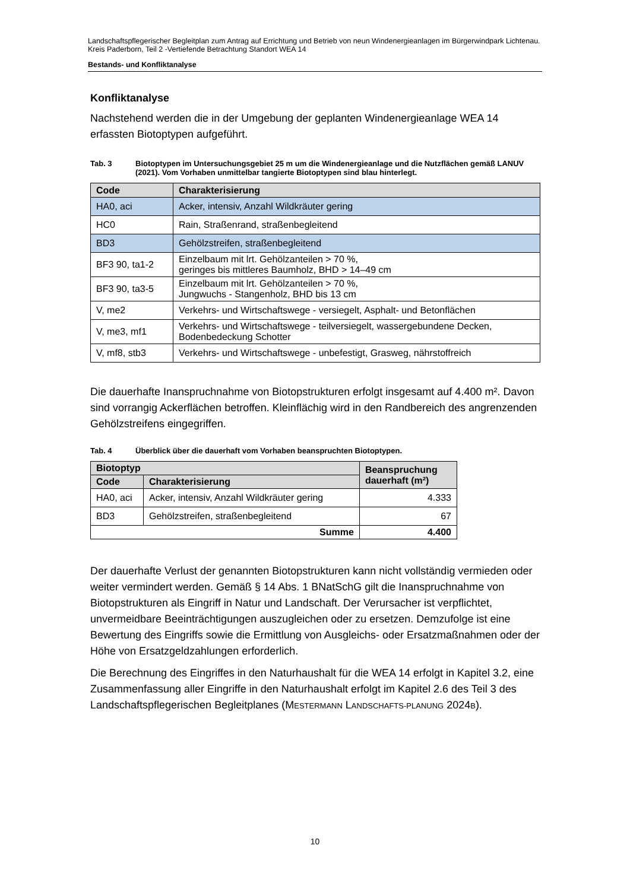Landschaftspflegerischer Begleitplan zum Antrag auf Errichtung und Betrieb von neun Windenergieanlagen im Bürgerwindpark Lichtenau. Kreis Paderborn, Teil 2 -Vertiefende Betrachtung Standort WEA 14
Bestands- und Konfliktanalyse
Konfliktanalyse
Nachstehend werden die in der Umgebung der geplanten Windenergieanlage WEA 14 erfassten Biotoptypen aufgeführt.
Tab. 3 Biotoptypen im Untersuchungsgebiet 25 m um die Windenergieanlage und die Nutzflächen gemäß LANUV (2021). Vom Vorhaben unmittelbar tangierte Biotoptypen sind blau hinterlegt.
| Code | Charakterisierung |
| --- | --- |
| HA0, aci | Acker, intensiv, Anzahl Wildkräuter gering |
| HC0 | Rain, Straßenrand, straßenbegleitend |
| BD3 | Gehölzstreifen, straßenbegleitend |
| BF3 90, ta1-2 | Einzelbaum mit lrt. Gehölzanteilen > 70 %, geringes bis mittleres Baumholz, BHD > 14–49 cm |
| BF3 90, ta3-5 | Einzelbaum mit lrt. Gehölzanteilen > 70 %, Jungwuchs - Stangenholz, BHD bis 13 cm |
| V, me2 | Verkehrs- und Wirtschaftswege - versiegelt, Asphalt- und Betonflächen |
| V, me3, mf1 | Verkehrs- und Wirtschaftswege - teilversiegelt, wassergebundene Decken, Bodenbedeckung Schotter |
| V, mf8, stb3 | Verkehrs- und Wirtschaftswege - unbefestigt, Grasweg, nährstoffreich |
Die dauerhafte Inanspruchnahme von Biotopstrukturen erfolgt insgesamt auf 4.400 m². Davon sind vorrangig Ackerflächen betroffen. Kleinflächig wird in den Randbereich des angrenzenden Gehölzstreifens eingegriffen.
Tab. 4 Überblick über die dauerhaft vom Vorhaben beanspruchten Biotoptypen.
| Biotoptyp | | Beanspruchung dauerhaft (m²) |
| --- | --- | --- |
| Code | Charakterisierung | |
| HA0, aci | Acker, intensiv, Anzahl Wildkräuter gering | 4.333 |
| BD3 | Gehölzstreifen, straßenbegleitend | 67 |
| Summe | | 4.400 |
Der dauerhafte Verlust der genannten Biotopstrukturen kann nicht vollständig vermieden oder weiter vermindert werden. Gemäß § 14 Abs. 1 BNatSchG gilt die Inanspruchnahme von Biotopstrukturen als Eingriff in Natur und Landschaft. Der Verursacher ist verpflichtet, unvermeidbare Beeinträchtigungen auszugleichen oder zu ersetzen. Demzufolge ist eine Bewertung des Eingriffs sowie die Ermittlung von Ausgleichs- oder Ersatzmaßnahmen oder der Höhe von Ersatzgeldzahlungen erforderlich.
Die Berechnung des Eingriffes in den Naturhaushalt für die WEA 14 erfolgt in Kapitel 3.2, eine Zusammenfassung aller Eingriffe in den Naturhaushalt erfolgt im Kapitel 2.6 des Teil 3 des Landschaftspflegerischen Begleitplanes (MESTERMANN LANDSCHAFTS-PLANUNG 2024B).
10